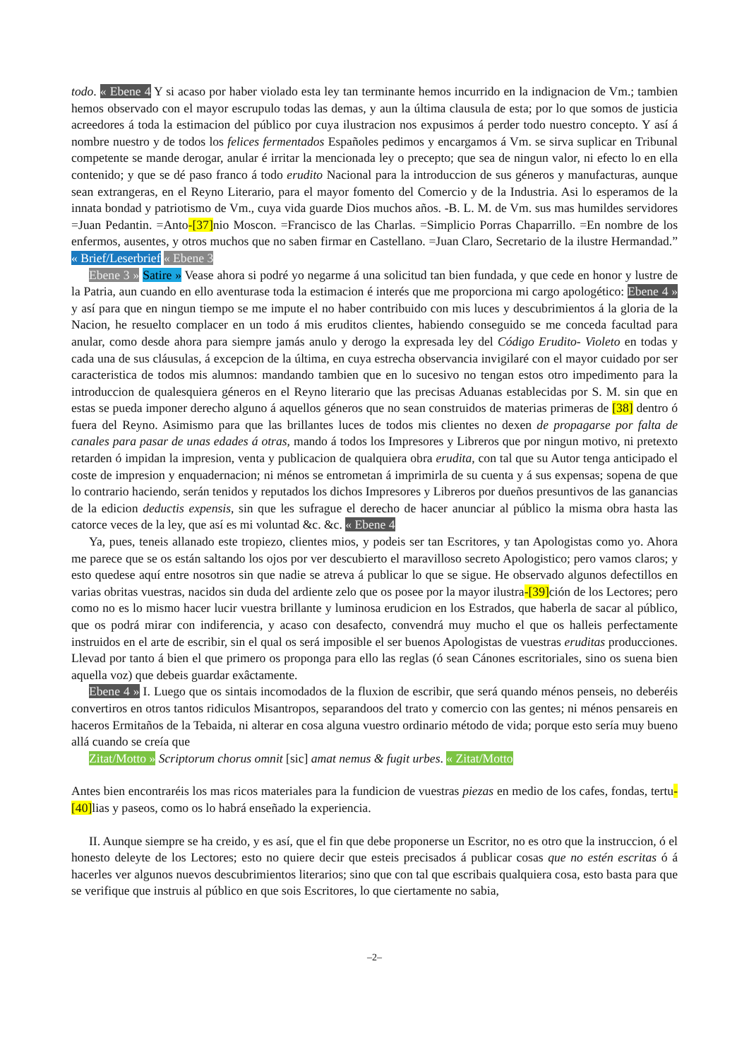todo. « Ebene 4 Y si acaso por haber violado esta ley tan terminante hemos incurrido en la indignacion de Vm.; tambien hemos observado con el mayor escrupulo todas las demas, y aun la última clausula de esta; por lo que somos de justicia acreedores á toda la estimacion del público por cuya ilustracion nos expusimos á perder todo nuestro concepto. Y así á nombre nuestro y de todos los felices fermentados Españoles pedimos y encargamos á Vm. se sirva suplicar en Tribunal competente se mande derogar, anular é irritar la mencionada ley o precepto; que sea de ningun valor, ni efecto lo en ella contenido; y que se dé paso franco á todo erudito Nacional para la introduccion de sus géneros y manufacturas, aunque sean extrangeras, en el Reyno Literario, para el mayor fomento del Comercio y de la Industria. Asi lo esperamos de la innata bondad y patriotismo de Vm., cuya vida guarde Dios muchos años. -B. L. M. de Vm. sus mas humildes servidores =Juan Pedantin. =Anto-[37] nio Moscon. =Francisco de las Charlas. =Simplicio Porras Chaparrillo. =En nombre de los enfermos, ausentes, y otros muchos que no saben firmar en Castellano. =Juan Claro, Secretario de la ilustre Hermandad.” « Brief/Leserbrief « Ebene 3
Ebene 3 » Satire » Vease ahora si podré yo negarme á una solicitud tan bien fundada, y que cede en honor y lustre de la Patria, aun cuando en ello aventurase toda la estimacion é interés que me proporciona mi cargo apologético: Ebene 4 » y así para que en ningun tiempo se me impute el no haber contribuido con mis luces y descubrimientos á la gloria de la Nacion, he resuelto complacer en un todo á mis eruditos clientes, habiendo conseguido se me conceda facultad para anular, como desde ahora para siempre jamás anulo y derogo la expresada ley del Código Erudito- Violeto en todas y cada una de sus cláusulas, á excepcion de la última, en cuya estrecha observancia invigilaré con el mayor cuidado por ser caracteristica de todos mis alumnos: mandando tambien que en lo sucesivo no tengan estos otro impedimento para la introduccion de qualesquiera géneros en el Reyno literario que las precisas Aduanas establecidas por S. M. sin que en estas se pueda imponer derecho alguno á aquellos géneros que no sean construidos de materias primeras de [38] dentro ó fuera del Reyno. Asimismo para que las brillantes luces de todos mis clientes no dexen de propagarse por falta de canales para pasar de unas edades á otras, mando á todos los Impresores y Libreros que por ningun motivo, ni pretexto retarden ó impidan la impresion, venta y publicacion de qualquiera obra erudita, con tal que su Autor tenga anticipado el coste de impresion y enquadernacion; ni ménos se entrometan á imprimirla de su cuenta y á sus expensas; sopena de que lo contrario haciendo, serán tenidos y reputados los dichos Impresores y Libreros por dueños presuntivos de las ganancias de la edicion deductis expensis, sin que les sufrague el derecho de hacer anunciar al público la misma obra hasta las catorce veces de la ley, que así es mi voluntad &c. &c. « Ebene 4
Ya, pues, teneis allanado este tropiezo, clientes mios, y podeis ser tan Escritores, y tan Apologistas como yo. Ahora me parece que se os están saltando los ojos por ver descubierto el maravilloso secreto Apologistico; pero vamos claros; y esto quedese aquí entre nosotros sin que nadie se atreva á publicar lo que se sigue. He observado algunos defectillos en varias obritas vuestras, nacidos sin duda del ardiente zelo que os posee por la mayor ilustra-[39] ción de los Lectores; pero como no es lo mismo hacer lucir vuestra brillante y luminosa erudicion en los Estrados, que haberla de sacar al público, que os podrá mirar con indiferencia, y acaso con desafecto, convendrá muy mucho el que os halleis perfectamente instruidos en el arte de escribir, sin el qual os será imposible el ser buenos Apologistas de vuestras eruditas producciones. Llevad por tanto á bien el que primero os proponga para ello las reglas (ó sean Cánones escritoriales, sino os suena bien aquella voz) que debeis guardar exâctamente.
Ebene 4 » I. Luego que os sintais incomodados de la fluxion de escribir, que será quando ménos penseis, no deberéis convertiros en otros tantos ridiculos Misantropos, separandoos del trato y comercio con las gentes; ni ménos pensareis en haceros Ermitaños de la Tebaida, ni alterar en cosa alguna vuestro ordinario método de vida; porque esto sería muy bueno allá cuando se creía que
Zitat/Motto » Scriptorum chorus omnit [sic] amat nemus & fugit urbes. « Zitat/Motto
Antes bien encontraréis los mas ricos materiales para la fundicion de vuestras piezas en medio de los cafes, fondas, tertu-[40] lias y paseos, como os lo habrá enseñado la experiencia.
II. Aunque siempre se ha creido, y es así, que el fin que debe proponerse un Escritor, no es otro que la instruccion, ó el honesto deleyte de los Lectores; esto no quiere decir que esteis precisados á publicar cosas que no estén escritas ó á hacerles ver algunos nuevos descubrimientos literarios; sino que con tal que escribais qualquiera cosa, esto basta para que se verifique que instruis al público en que sois Escritores, lo que ciertamente no sabia,
–2–